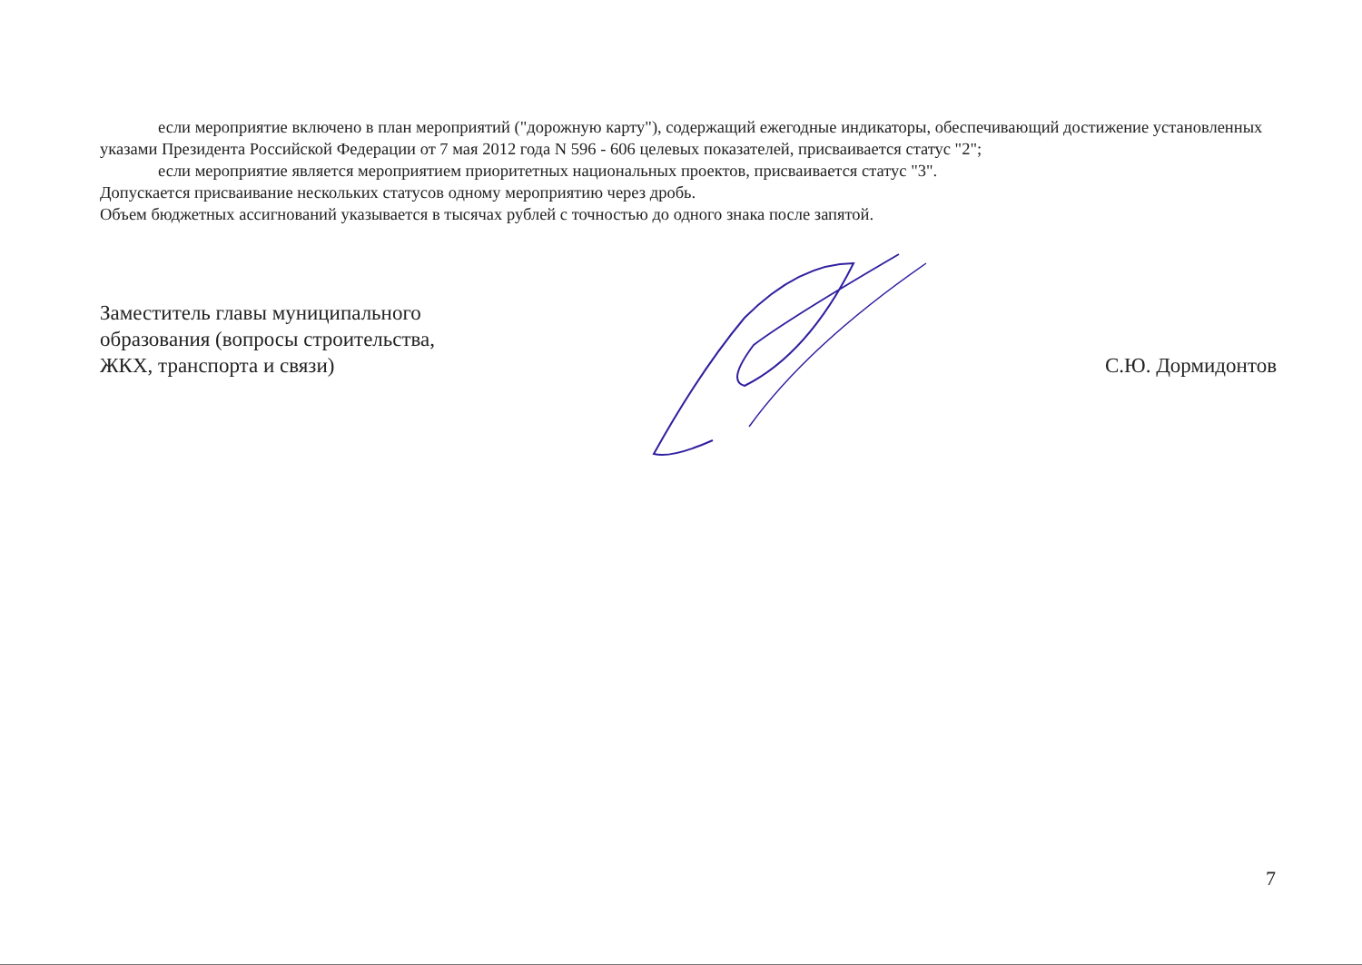если мероприятие включено в план мероприятий ("дорожную карту"), содержащий ежегодные индикаторы, обеспечивающий достижение установленных указами Президента Российской Федерации от 7 мая 2012 года N 596 - 606 целевых показателей, присваивается статус "2";
если мероприятие является мероприятием приоритетных национальных проектов, присваивается статус "3".
Допускается присваивание нескольких статусов одному мероприятию через дробь.
Объем бюджетных ассигнований указывается в тысячах рублей с точностью до одного знака после запятой.
Заместитель главы муниципального
образования (вопросы строительства,
ЖКХ, транспорта и связи)
С.Ю. Дормидонтов
7